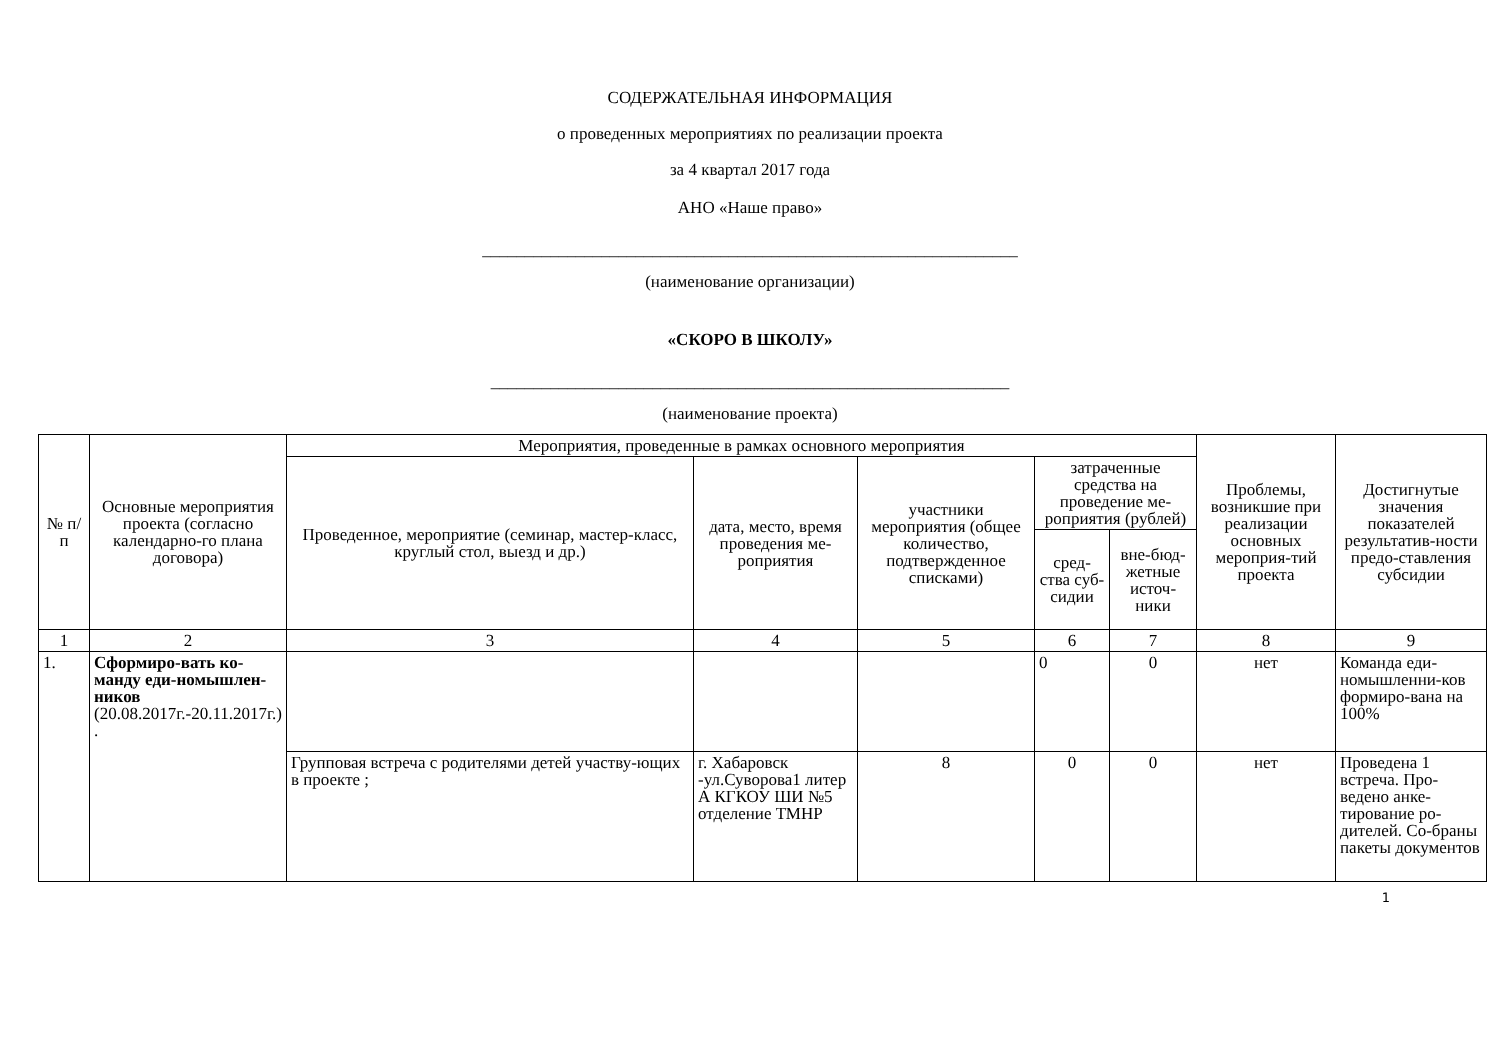СОДЕРЖАТЕЛЬНАЯ ИНФОРМАЦИЯ
о проведенных мероприятиях по реализации проекта
за 4 квартал 2017 года
АНО «Наше право»
_______________________________________________________________
(наименование организации)
«СКОРО В ШКОЛУ»
_____________________________________________________________
(наименование проекта)
| № п/п | Основные мероприятия проекта (согласно календарно-го плана договора) | Мероприятия, проведенные в рамках основного мероприятия | | | | | Проблемы, возникшие при реализации основных мероприя-тий проекта | Достигнутые значения показателей результатив-ности предо-ставления субсидии |
| --- | --- | --- | --- | --- | --- | --- | --- | --- |
| | | Проведенное, мероприятие (семинар, мастер-класс, круглый стол, выезд и др.) | дата, место, время проведения ме-роприятия | участники мероприятия (общее количество, подтвержденное списками) | затраченные средства на проведение ме-роприятия (рублей) | | | |
| | | | | | сред-ства суб-сидии | вне-бюд-жетные источ-ники | | |
| 1 | 2 | 3 | 4 | 5 | 6 | 7 | 8 | 9 |
| 1. | Сформиро-вать ко-манду еди-номышлен-ников (20.08.2017г.-20.11.2017г.) . | | | | 0 | 0 | нет | Команда еди-номышленни-ков формиро-вана на 100% |
| | | Групповая встреча с родителями детей участву-ющих в проекте ; | г. Хабаровск -ул.Суворова1 литер А КГКОУ ШИ №5 отделение ТМНР | 8 | 0 | 0 | нет | Проведена 1 встреча. Про-ведено анке-тирование ро-дителей. Со-браны пакеты документов |
1